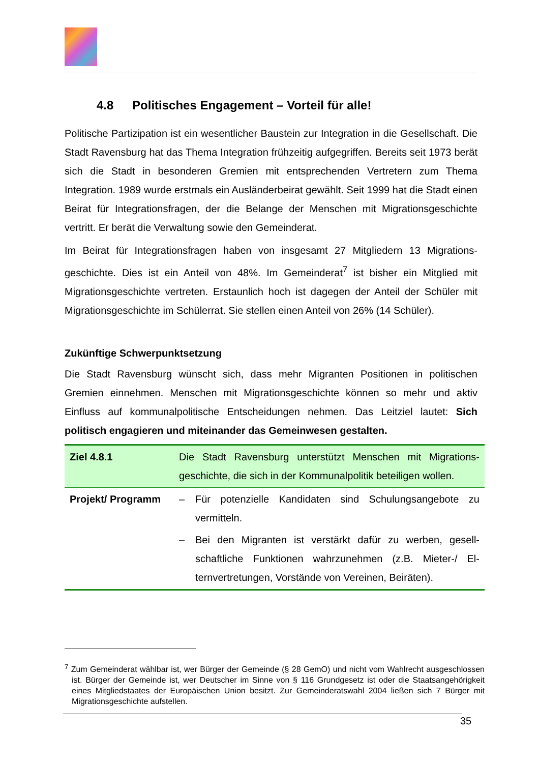4.8 Politisches Engagement – Vorteil für alle!
Politische Partizipation ist ein wesentlicher Baustein zur Integration in die Gesell­schaft. Die Stadt Ravensburg hat das Thema Integration frühzeitig aufgegriffen. Be­reits seit 1973 berät sich die Stadt in besonderen Gremien mit entsprechenden Ver­tretern zum Thema Integration. 1989 wurde erstmals ein Ausländerbeirat gewählt. Seit 1999 hat die Stadt einen Beirat für Integrationsfragen, der die Belange der Men­schen mit Migrationsgeschichte vertritt. Er berät die Verwaltung sowie den Gemein­derat.
Im Beirat für Integrationsfragen haben von insgesamt 27 Mitgliedern 13 Migrations­geschichte. Dies ist ein Anteil von 48%. Im Gemeinderat<sup>7</sup> ist bisher ein Mitglied mit Migrationsgeschichte vertreten. Erstaunlich hoch ist dagegen der Anteil der Schüler mit Migrationsgeschichte im Schülerrat. Sie stellen einen Anteil von 26% (14 Schü­ler).
Zukünftige Schwerpunktsetzung
Die Stadt Ravensburg wünscht sich, dass mehr Migranten Positionen in politischen Gremien einnehmen. Menschen mit Migrationsgeschichte können so mehr und aktiv Einfluss auf kommunalpolitische Entscheidungen nehmen. Das Leitziel lautet: Sich politisch engagieren und miteinander das Gemeinwesen gestalten.
| Ziel 4.8.1 | Die Stadt Ravensburg unterstützt Menschen mit Migrations­geschichte, die sich in der Kommunalpolitik beteiligen wollen. |
| Projekt/ Programm | – Für potenzielle Kandidaten sind Schulungsangebote zu vermitteln. – Bei den Migranten ist verstärkt dafür zu werben, gesell­schaftliche Funktionen wahrzunehmen (z.B. Mieter-/ El­ternvertretungen, Vorstände von Vereinen, Beiräten). |
<sup>7</sup> Zum Gemeinderat wählbar ist, wer Bürger der Gemeinde (§ 28 GemO) und nicht vom Wahlrecht ausgeschlossen ist. Bürger der Gemeinde ist, wer Deutscher im Sinne von § 116 Grundgesetz ist oder die Staatsangehörigkeit eines Mitgliedstaates der Europäischen Union besitzt. Zur Gemeinde­ratswahl 2004 ließen sich 7 Bürger mit Migrationsgeschichte aufstellen.
35